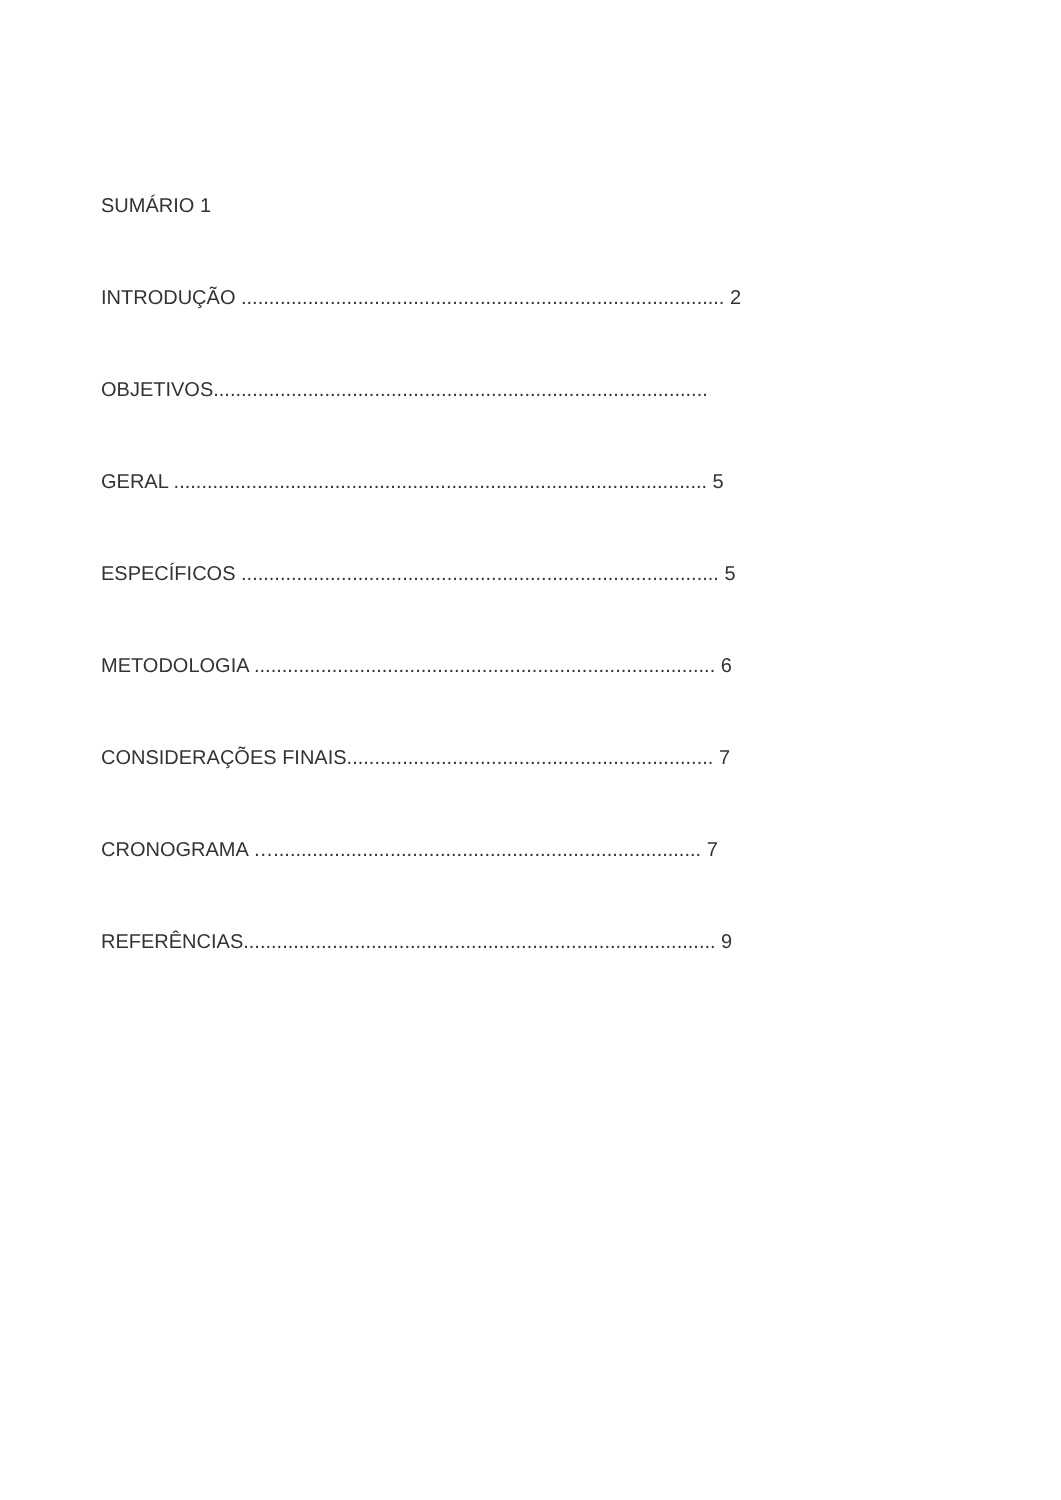SUMÁRIO 1
INTRODUÇÃO ....................................................................................... 2
OBJETIVOS.........................................................................................
GERAL ................................................................................................ 5
ESPECÍFICOS ...................................................................................... 5
METODOLOGIA ................................................................................... 6
CONSIDERAÇÕES FINAIS.................................................................. 7
CRONOGRAMA …............................................................................. 7
REFERÊNCIAS..................................................................................... 9